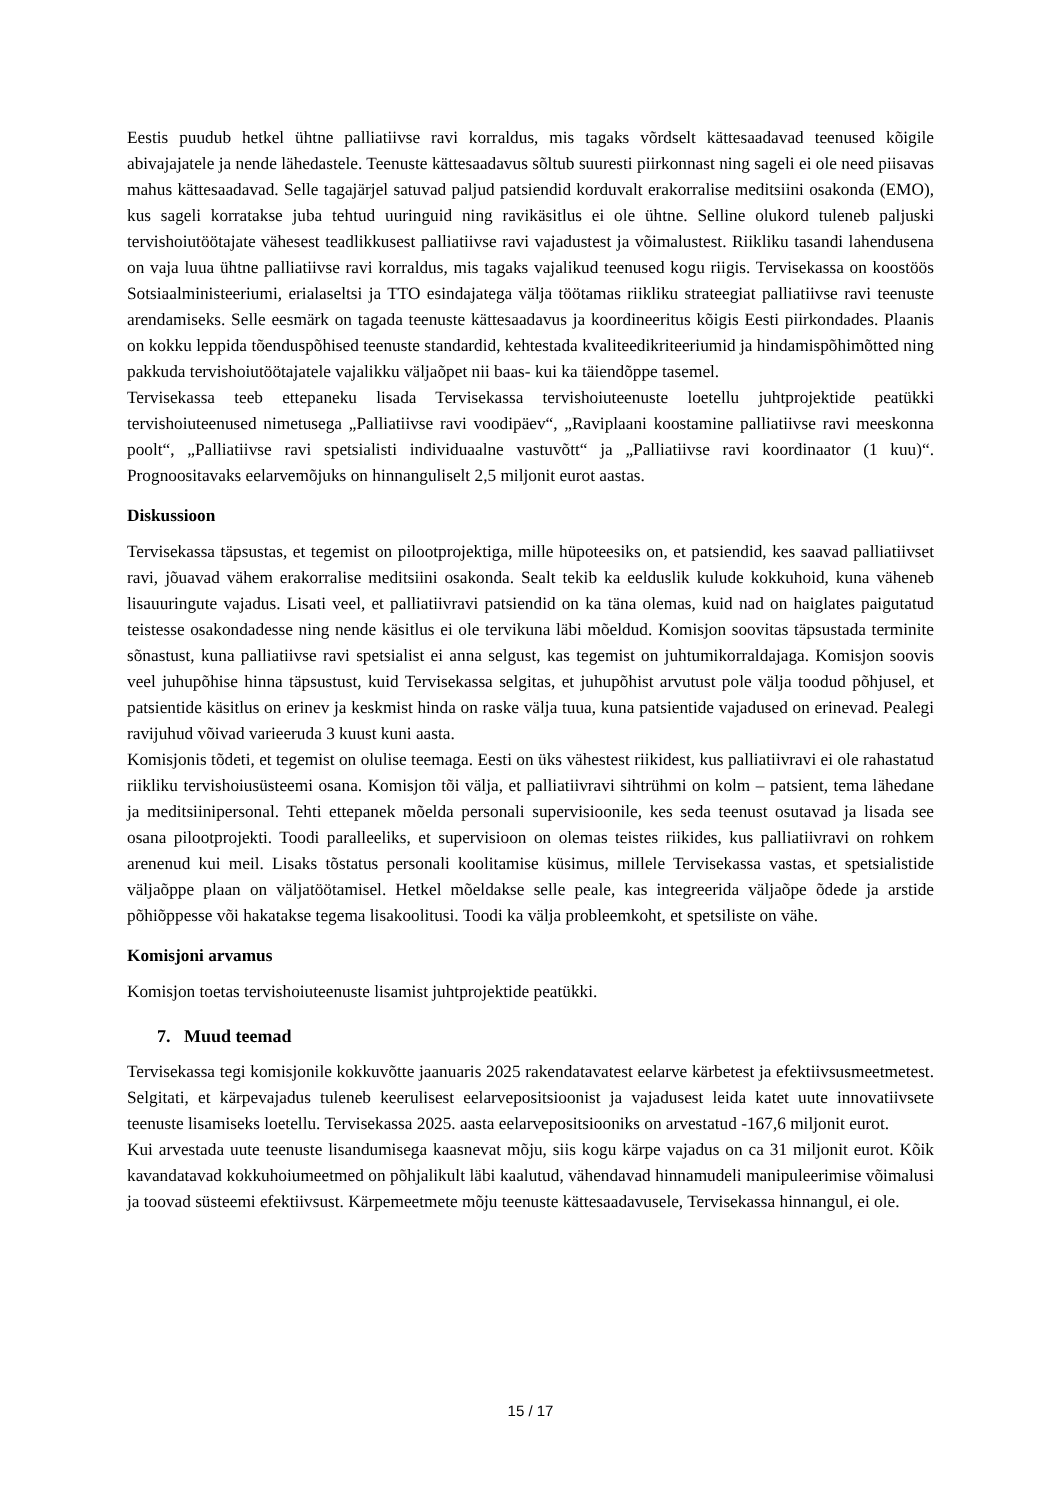Eestis puudub hetkel ühtne palliatiivse ravi korraldus, mis tagaks võrdselt kättesaadavad teenused kõigile abivajajatele ja nende lähedastele. Teenuste kättesaadavus sõltub suuresti piirkonnast ning sageli ei ole need piisavas mahus kättesaadavad. Selle tagajärjel satuvad paljud patsiendid korduvalt erakorralise meditsiini osakonda (EMO), kus sageli korratakse juba tehtud uuringuid ning ravikäsitlus ei ole ühtne. Selline olukord tuleneb paljuski tervishoiutöötajate vähesest teadlikkusest palliatiivse ravi vajadustest ja võimalustest. Riikliku tasandi lahendusena on vaja luua ühtne palliatiivse ravi korraldus, mis tagaks vajalikud teenused kogu riigis. Tervisekassa on koostöös Sotsiaalministeeriumi, erialaseltsi ja TTO esindajatega välja töötamas riikliku strateegiat palliatiivse ravi teenuste arendamiseks. Selle eesmärk on tagada teenuste kättesaadavus ja koordineeritus kõigis Eesti piirkondades. Plaanis on kokku leppida tõenduspõhised teenuste standardid, kehtestada kvaliteedikriteeriumid ja hindamispõhimõtted ning pakkuda tervishoiutöötajatele vajalikku väljaõpet nii baas- kui ka täiendõppe tasemel.
Tervisekassa teeb ettepaneku lisada Tervisekassa tervishoiuteenuste loetellu juhtprojektide peatükki tervishoiuteenused nimetusega „Palliatiivse ravi voodipäev“, „Raviplaani koostamine palliatiivse ravi meeskonna poolt“, „Palliatiivse ravi spetsialisti individuaalne vastuvõtt“ ja „Palliatiivse ravi koordinaator (1 kuu)“. Prognoositavaks eelarvemõjuks on hinnanguliselt 2,5 miljonit eurot aastas.
Diskussioon
Tervisekassa täpsustas, et tegemist on pilootprojektiga, mille hüpoteesiks on, et patsiendid, kes saavad palliatiivset ravi, jõuavad vähem erakorralise meditsiini osakonda. Sealt tekib ka eelduslik kulude kokkuhoid, kuna väheneb lisauuringute vajadus. Lisati veel, et palliatiivravi patsiendid on ka täna olemas, kuid nad on haiglates paigutatud teistesse osakondadesse ning nende käsitlus ei ole tervikuna läbi mõeldud. Komisjon soovitas täpsustada terminite sõnastust, kuna palliatiivse ravi spetsialist ei anna selgust, kas tegemist on juhtumikorraldajaga. Komisjon soovis veel juhupõhise hinna täpsustust, kuid Tervisekassa selgitas, et juhupõhist arvutust pole välja toodud põhjusel, et patsientide käsitlus on erinev ja keskmist hinda on raske välja tuua, kuna patsientide vajadused on erinevad. Pealegi ravijuhud võivad varieeruda 3 kuust kuni aasta.
Komisjonis tõdeti, et tegemist on olulise teemaga. Eesti on üks vähestest riikidest, kus palliatiivravi ei ole rahastatud riikliku tervishoiusüsteemi osana. Komisjon tõi välja, et palliatiivravi sihtrühmi on kolm – patsient, tema lähedane ja meditsiinipersonal. Tehti ettepanek mõelda personali supervisioonile, kes seda teenust osutavad ja lisada see osana pilootprojekti. Toodi paralleeliks, et supervisioon on olemas teistes riikides, kus palliatiivravi on rohkem arenenud kui meil. Lisaks tõstatus personali koolitamise küsimus, millele Tervisekassa vastas, et spetsialistide väljaõppe plaan on väljatöötamisel. Hetkel mõeldakse selle peale, kas integreerida väljaõpe õdede ja arstide põhiõppesse või hakatakse tegema lisakoolitusi. Toodi ka välja probleemkoht, et spetsiliste on vähe.
Komisjoni arvamus
Komisjon toetas tervishoiuteenuste lisamist juhtprojektide peatükki.
7. Muud teemad
Tervisekassa tegi komisjonile kokkuvõtte jaanuaris 2025 rakendatavatest eelarve kärbetest ja efektiivsusmeetmetest. Selgitati, et kärpevajadus tuleneb keerulisest eelarvepositsioonist ja vajadusest leida katet uute innovatiivsete teenuste lisamiseks loetellu. Tervisekassa 2025. aasta eelarvepositsiooniks on arvestatud -167,6 miljonit eurot.
Kui arvestada uute teenuste lisandumisega kaasnevat mõju, siis kogu kärpe vajadus on ca 31 miljonit eurot. Kõik kavandatavad kokkuhoiumeetmed on põhjalikult läbi kaalutud, vähendavad hinnamudeli manipuleerimise võimalusi ja toovad süsteemi efektiivsust. Kärpemeetmete mõju teenuste kättesaadavusele, Tervisekassa hinnangul, ei ole.
15 / 17